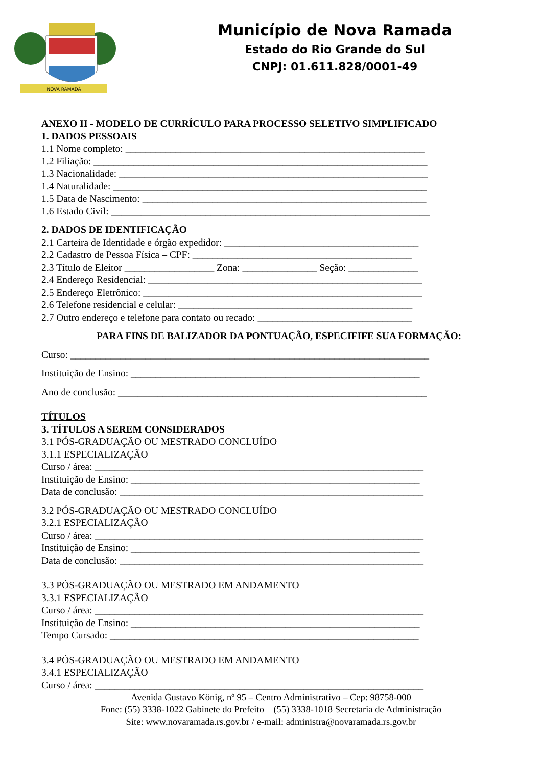NOVA RAMADA
Município de Nova Ramada
Estado do Rio Grande do Sul
CNPJ: 01.611.828/0001-49
ANEXO II - MODELO DE CURRÍCULO PARA PROCESSO SELETIVO SIMPLIFICADO
1. DADOS PESSOAIS
1.1 Nome completo: ____________________________________________________________
1.2 Filiação: ___________________________________________________________________
1.3 Nacionalidade: ______________________________________________________________
1.4 Naturalidade: _______________________________________________________________
1.5 Data de Nascimento: _________________________________________________________
1.6 Estado Civil: ________________________________________________________________
2. DADOS DE IDENTIFICAÇÃO
2.1 Carteira de Identidade e órgão expedidor: _______________________________________
2.2 Cadastro de Pessoa Física – CPF: ____________________________________________
2.3 Título de Eleitor __________________ Zona: _______________ Seção: ______________
2.4 Endereço Residencial: _______________________________________________________
2.5 Endereço Eletrônico: ________________________________________________________
2.6 Telefone residencial e celular: _______________________________________________
2.7 Outro endereço e telefone para contato ou recado: _______________________________
PARA FINS DE BALIZADOR DA PONTUAÇÃO, ESPECIFIFE SUA FORMAÇÃO:
Curso: ________________________________________________________________________
Instituição de Ensino: __________________________________________________________
Ano de conclusão: ______________________________________________________________
TÍTULOS
3. TÍTULOS A SEREM CONSIDERADOS
3.1 PÓS-GRADUAÇÃO OU MESTRADO CONCLUÍDO
3.1.1 ESPECIALIZAÇÃO
Curso / área: __________________________________________________________________
Instituição de Ensino: __________________________________________________________
Data de conclusão: _____________________________________________________________
3.2 PÓS-GRADUAÇÃO OU MESTRADO CONCLUÍDO
3.2.1 ESPECIALIZAÇÃO
Curso / área: __________________________________________________________________
Instituição de Ensino: __________________________________________________________
Data de conclusão: _____________________________________________________________
3.3 PÓS-GRADUAÇÃO OU MESTRADO EM ANDAMENTO
3.3.1 ESPECIALIZAÇÃO
Curso / área: __________________________________________________________________
Instituição de Ensino: __________________________________________________________
Tempo Cursado: ______________________________________________________________
3.4 PÓS-GRADUAÇÃO OU MESTRADO EM ANDAMENTO
3.4.1 ESPECIALIZAÇÃO
Curso / área: __________________________________________________________________
Avenida Gustavo König, nº 95 – Centro Administrativo – Cep: 98758-000
Fone: (55) 3338-1022 Gabinete do Prefeito (55) 3338-1018 Secretaria de Administração
Site: www.novaramada.rs.gov.br / e-mail: administra@novaramada.rs.gov.br